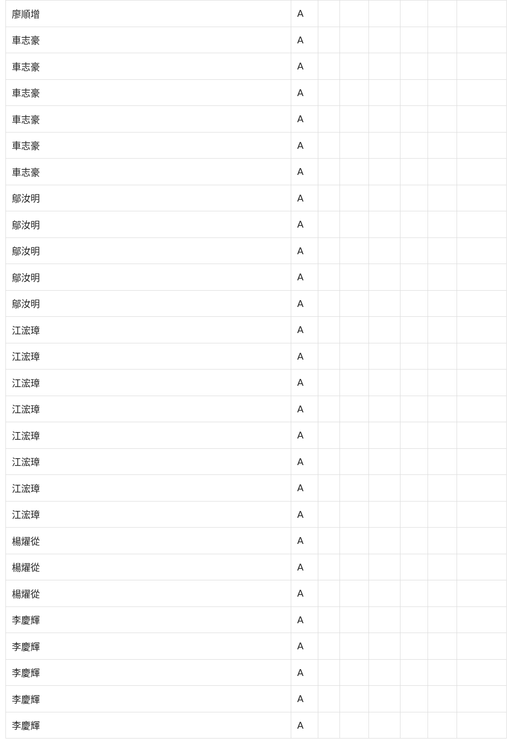| 廖順增 | A | | | | | | |
| 車志豪 | A | | | | | | |
| 車志豪 | A | | | | | | |
| 車志豪 | A | | | | | | |
| 車志豪 | A | | | | | | |
| 車志豪 | A | | | | | | |
| 車志豪 | A | | | | | | |
| 鄔汝明 | A | | | | | | |
| 鄔汝明 | A | | | | | | |
| 鄔汝明 | A | | | | | | |
| 鄔汝明 | A | | | | | | |
| 鄔汝明 | A | | | | | | |
| 江浤璋 | A | | | | | | |
| 江浤璋 | A | | | | | | |
| 江浤璋 | A | | | | | | |
| 江浤璋 | A | | | | | | |
| 江浤璋 | A | | | | | | |
| 江浤璋 | A | | | | | | |
| 江浤璋 | A | | | | | | |
| 江浤璋 | A | | | | | | |
| 楊燿從 | A | | | | | | |
| 楊燿從 | A | | | | | | |
| 楊燿從 | A | | | | | | |
| 李慶輝 | A | | | | | | |
| 李慶輝 | A | | | | | | |
| 李慶輝 | A | | | | | | |
| 李慶輝 | A | | | | | | |
| 李慶輝 | A | | | | | | |